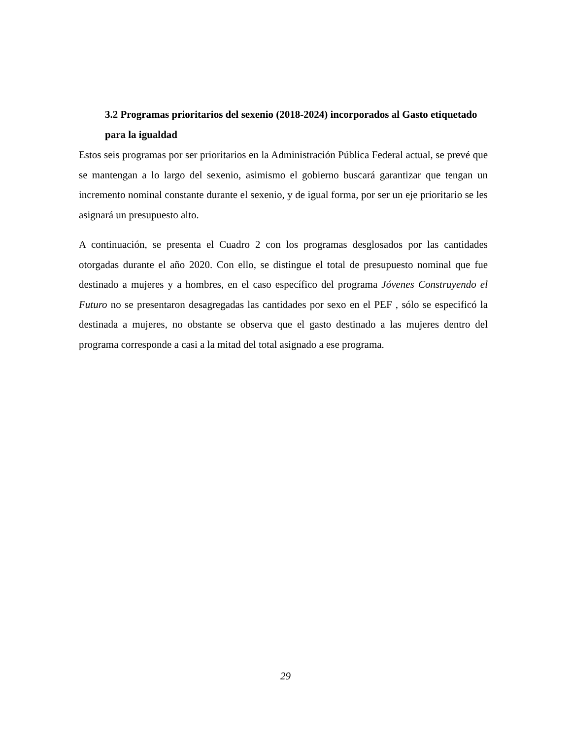3.2 Programas prioritarios del sexenio (2018-2024) incorporados al Gasto etiquetado para la igualdad
Estos seis programas por ser prioritarios en la Administración Pública Federal actual, se prevé que se mantengan a lo largo del sexenio, asimismo el gobierno buscará garantizar que tengan un incremento nominal constante durante el sexenio, y de igual forma, por ser un eje prioritario se les asignará un presupuesto alto.
A continuación, se presenta el Cuadro 2 con los programas desglosados por las cantidades otorgadas durante el año 2020. Con ello, se distingue el total de presupuesto nominal que fue destinado a mujeres y a hombres, en el caso específico del programa Jóvenes Construyendo el Futuro no se presentaron desagregadas las cantidades por sexo en el PEF , sólo se especificó la destinada a mujeres, no obstante se observa que el gasto destinado a las mujeres dentro del programa corresponde a casi a la mitad del total asignado a ese programa.
29